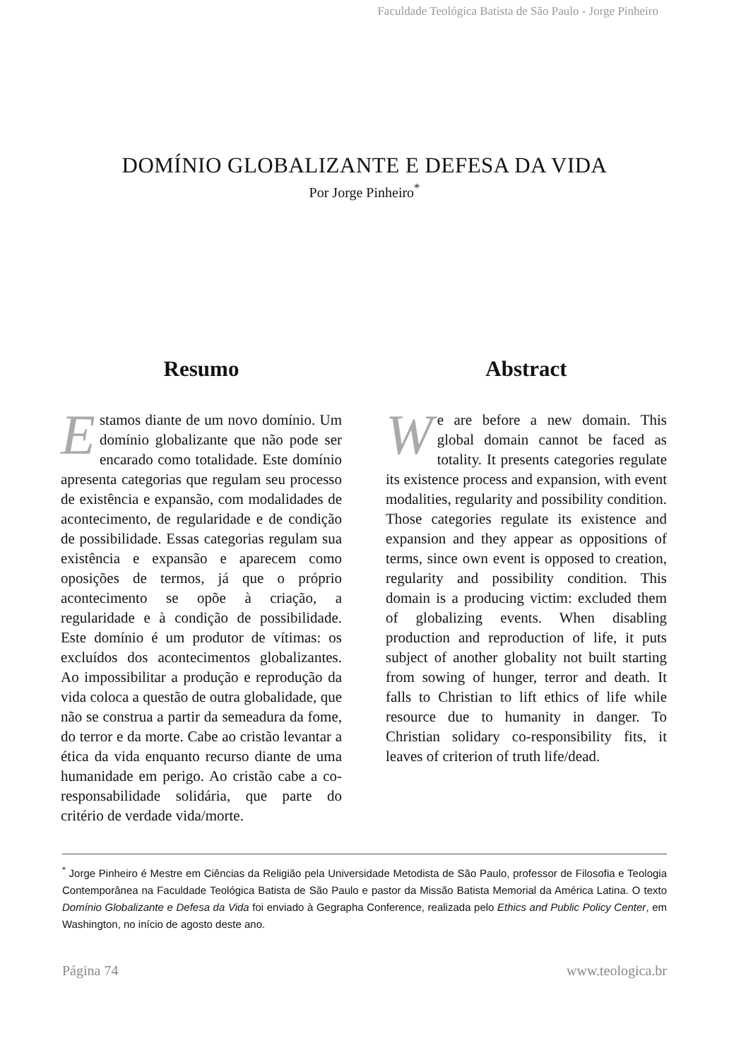Faculdade Teológica Batista de São Paulo - Jorge Pinheiro
DOMÍNIO GLOBALIZANTE E DEFESA DA VIDA
Por Jorge Pinheiro<sup>*</sup>
Resumo
Estamos diante de um novo domínio. Um domínio globalizante que não pode ser encarado como totalidade. Este domínio apresenta categorias que regulam seu processo de existência e expansão, com modalidades de acontecimento, de regularidade e de condição de possibilidade. Essas categorias regulam sua existência e expansão e aparecem como oposições de termos, já que o próprio acontecimento se opõe à criação, a regularidade e à condição de possibilidade. Este domínio é um produtor de vítimas: os excluídos dos acontecimentos globalizantes. Ao impossibilitar a produção e reprodução da vida coloca a questão de outra globalidade, que não se construa a partir da semeadura da fome, do terror e da morte. Cabe ao cristão levantar a ética da vida enquanto recurso diante de uma humanidade em perigo. Ao cristão cabe a co-responsabilidade solidária, que parte do critério de verdade vida/morte.
Abstract
We are before a new domain. This global domain cannot be faced as totality. It presents categories regulate its existence process and expansion, with event modalities, regularity and possibility condition. Those categories regulate its existence and expansion and they appear as oppositions of terms, since own event is opposed to creation, regularity and possibility condition. This domain is a producing victim: excluded them of globalizing events. When disabling production and reproduction of life, it puts subject of another globality not built starting from sowing of hunger, terror and death. It falls to Christian to lift ethics of life while resource due to humanity in danger. To Christian solidary co-responsibility fits, it leaves of criterion of truth life/dead.
<sup>*</sup> Jorge Pinheiro é Mestre em Ciências da Religião pela Universidade Metodista de São Paulo, professor de Filosofia e Teologia Contemporânea na Faculdade Teológica Batista de São Paulo e pastor da Missão Batista Memorial da América Latina. O texto Domínio Globalizante e Defesa da Vida foi enviado à Gegrapha Conference, realizada pelo Ethics and Public Policy Center, em Washington, no início de agosto deste ano.
Página 74 www.teologica.br